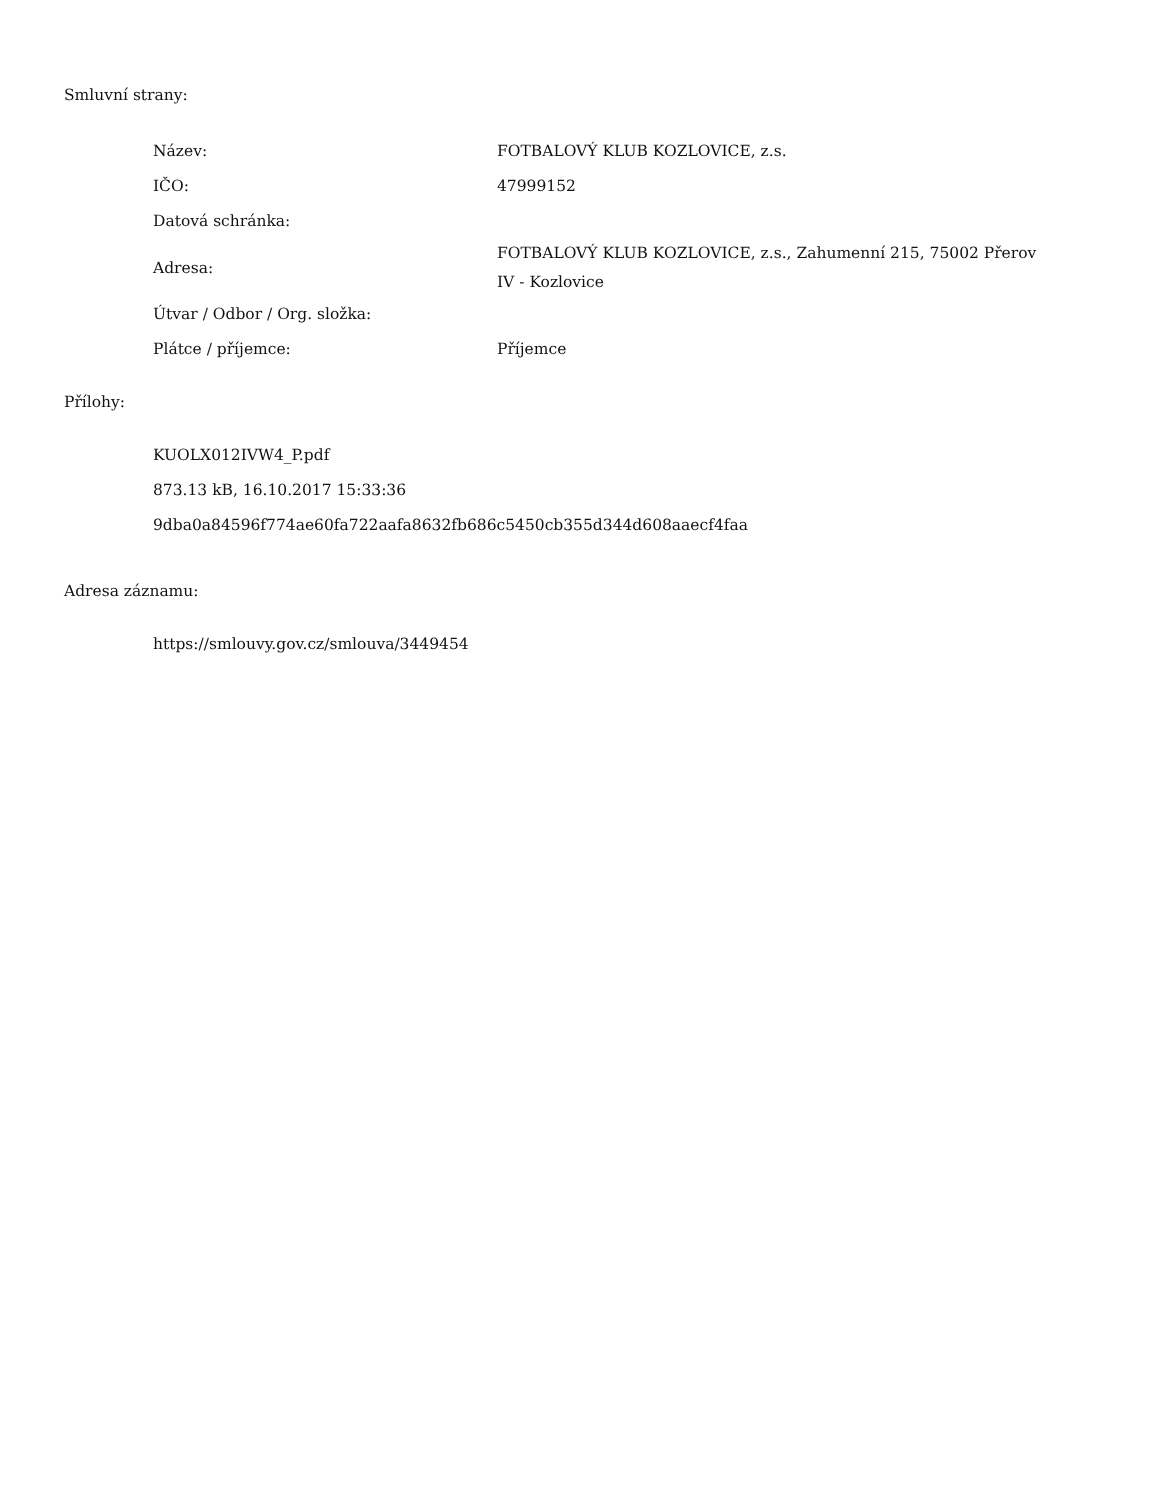Smluvní strany:
| Název: | FOTBALOVÝ KLUB KOZLOVICE, z.s. |
| IČO: | 47999152 |
| Datová schránka: | |
| Adresa: | FOTBALOVÝ KLUB KOZLOVICE, z.s., Zahumenní 215, 75002 Přerov IV - Kozlovice |
| Útvar / Odbor / Org. složka: | |
| Plátce / příjemce: | Příjemce |
Přílohy:
KUOLX012IVW4_P.pdf
873.13 kB, 16.10.2017 15:33:36
9dba0a84596f774ae60fa722aafa8632fb686c5450cb355d344d608aaecf4faa
Adresa záznamu:
https://smlouvy.gov.cz/smlouva/3449454